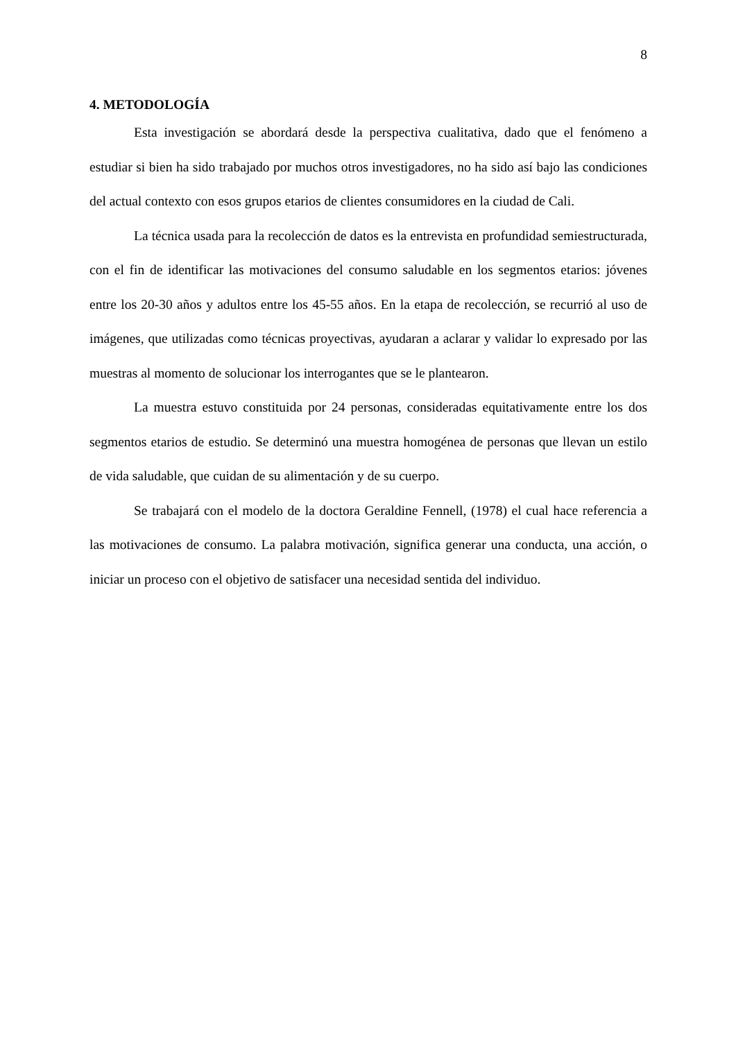8
4. METODOLOGÍA
Esta investigación se abordará desde la perspectiva cualitativa, dado que el fenómeno a estudiar si bien ha sido trabajado por muchos otros investigadores, no ha sido así bajo las condiciones del actual contexto con esos grupos etarios de clientes consumidores en la ciudad de Cali.
La técnica usada para la recolección de datos es la entrevista en profundidad semiestructurada, con el fin de identificar las motivaciones del consumo saludable en los segmentos etarios: jóvenes entre los 20-30 años y adultos entre los 45-55 años. En la etapa de recolección, se recurrió al uso de imágenes, que utilizadas como técnicas proyectivas, ayudaran a aclarar y validar lo expresado por las muestras al momento de solucionar los interrogantes que se le plantearon.
La muestra estuvo constituida por 24 personas, consideradas equitativamente entre los dos segmentos etarios de estudio. Se determinó una muestra homogénea de personas que llevan un estilo de vida saludable, que cuidan de su alimentación y de su cuerpo.
Se trabajará con el modelo de la doctora Geraldine Fennell, (1978) el cual hace referencia a las motivaciones de consumo. La palabra motivación, significa generar una conducta, una acción, o iniciar un proceso con el objetivo de satisfacer una necesidad sentida del individuo.